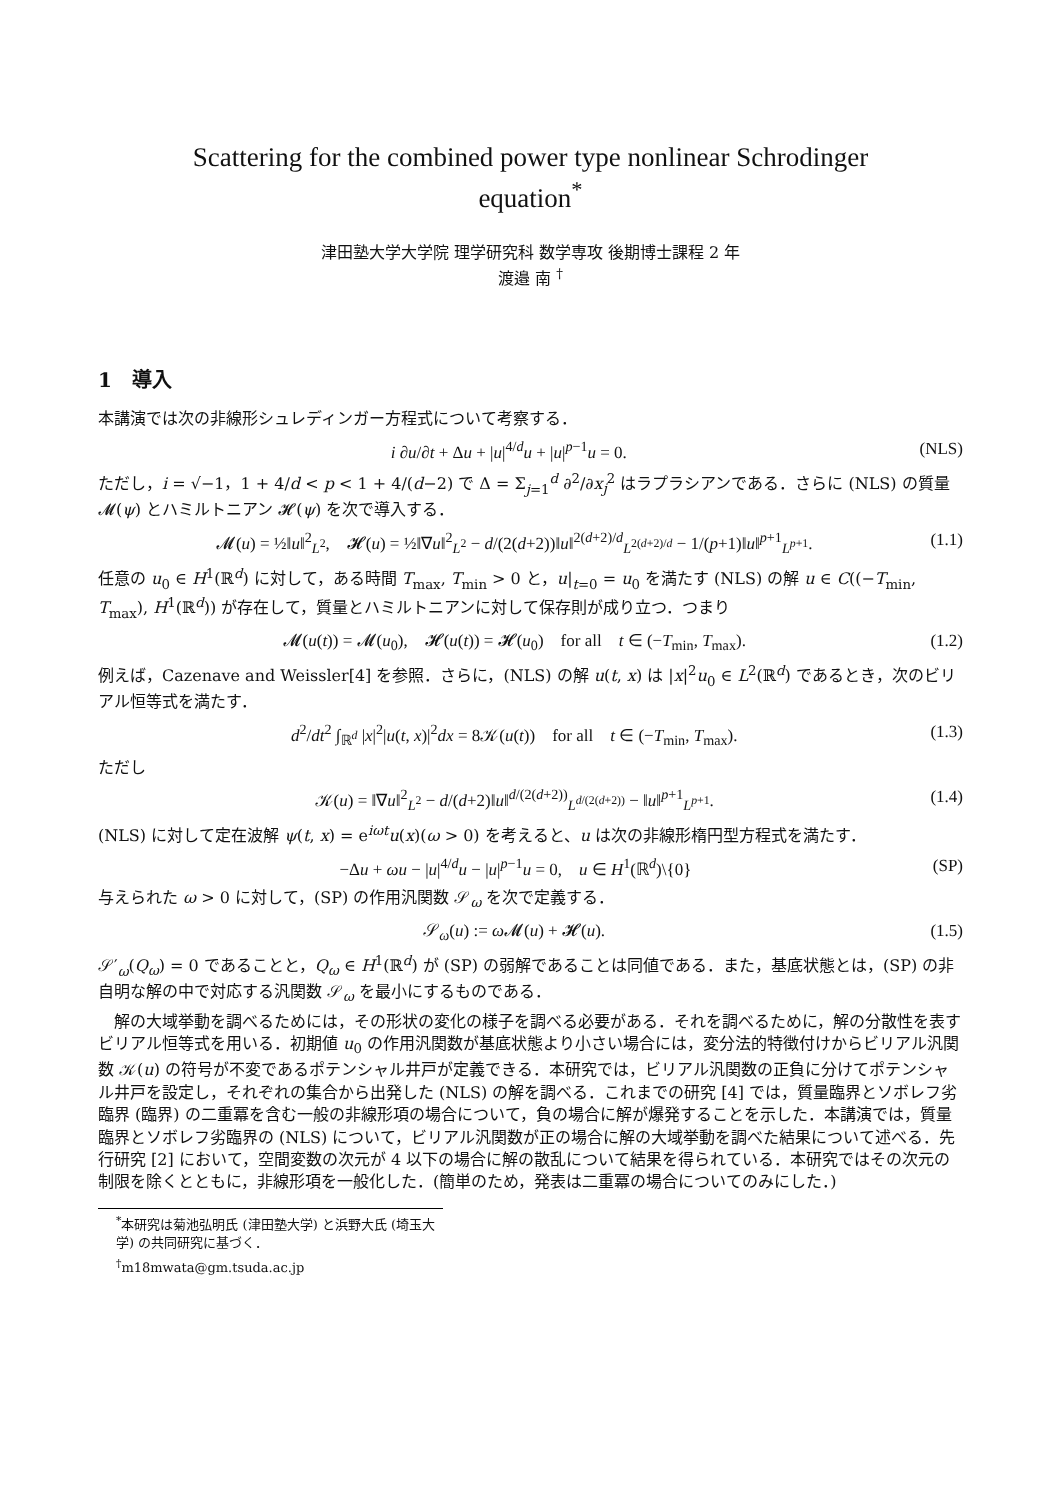Scattering for the combined power type nonlinear Schrodinger
equation<sup>*</sup>
津田塾大学大学院 理学研究科 数学専攻 後期博士課程 2 年
渡邉 南 <sup>†</sup>
1　導入
本講演では次の非線形シュレディンガー方程式について考察する．
i ∂u/∂t + Δu + |u|<sup>4/d</sup>u + |u|<sup>p−1</sup>u = 0. (NLS)
ただし，i = √−1，1 + 4/d < p < 1 + 4/(d−2) で Δ = Σ<sub>j=1</sub><sup>d</sup> ∂<sup>2</sup>/∂x<sub>j</sub><sup>2</sup> はラプラシアンである．さらに (NLS) の質量 𝓜(ψ) とハミルトニアン 𝓗(ψ) を次で導入する．
𝓜(u) = ½‖u‖<sup>2</sup><sub>L<sup>2</sup></sub>,　𝓗(u) = ½‖∇u‖<sup>2</sup><sub>L<sup>2</sup></sub> − d/(2(d+2))‖u‖<sup>2(d+2)/d</sup><sub>L<sup>2(d+2)/d</sup></sub> − 1/(p+1)‖u‖<sup>p+1</sup><sub>L<sup>p+1</sup></sub>. (1.1)
任意の u<sub>0</sub> ∈ H<sup>1</sup>(ℝ<sup>d</sup>) に対して，ある時間 T<sub>max</sub>, T<sub>min</sub> > 0 と，u|<sub>t=0</sub> = u<sub>0</sub> を満たす (NLS) の解 u ∈ C((−T<sub>min</sub>, T<sub>max</sub>), H<sup>1</sup>(ℝ<sup>d</sup>)) が存在して，質量とハミルトニアンに対して保存則が成り立つ．つまり
𝓜(u(t)) = 𝓜(u<sub>0</sub>),　𝓗(u(t)) = 𝓗(u<sub>0</sub>)　for all　t ∈ (−T<sub>min</sub>, T<sub>max</sub>). (1.2)
例えば，Cazenave and Weissler[4] を参照．さらに，(NLS) の解 u(t, x) は |x|<sup>2</sup>u<sub>0</sub> ∈ L<sup>2</sup>(ℝ<sup>d</sup>) であるとき，次のビリアル恒等式を満たす．
d<sup>2</sup>/dt<sup>2</sup> ∫<sub>ℝ<sup>d</sup></sub> |x|<sup>2</sup>|u(t, x)|<sup>2</sup>dx = 8𝒦(u(t))　for all　t ∈ (−T<sub>min</sub>, T<sub>max</sub>). (1.3)
ただし
𝒦(u) = ‖∇u‖<sup>2</sup><sub>L<sup>2</sup></sub> − d/(d+2)‖u‖<sup>d/(2(d+2))</sup><sub>L<sup>d/(2(d+2))</sup></sub> − ‖u‖<sup>p+1</sup><sub>L<sup>p+1</sup></sub>. (1.4)
(NLS) に対して定在波解 ψ(t, x) = e<sup>iωt</sup>u(x)(ω > 0) を考えると、u は次の非線形楕円型方程式を満たす．
−Δu + ωu − |u|<sup>4/d</sup>u − |u|<sup>p−1</sup>u = 0,　u ∈ H<sup>1</sup>(ℝ<sup>d</sup>)\{0} (SP)
与えられた ω > 0 に対して，(SP) の作用汎関数 𝒮<sub>ω</sub> を次で定義する．
𝒮<sub>ω</sub>(u) := ω 𝓜(u) + 𝓗(u). (1.5)
𝒮′<sub>ω</sub>(Q<sub>ω</sub>) = 0 であることと，Q<sub>ω</sub> ∈ H<sup>1</sup>(ℝ<sup>d</sup>) が (SP) の弱解であることは同値である．また，基底状態とは，(SP) の非自明な解の中で対応する汎関数 𝒮<sub>ω</sub> を最小にするものである．
解の大域挙動を調べるためには，その形状の変化の様子を調べる必要がある．それを調べるために，解の分散性を表すビリアル恒等式を用いる．初期値 u<sub>0</sub> の作用汎関数が基底状態より小さい場合には，変分法的特徴付けからビリアル汎関数 𝒦(u) の符号が不変であるポテンシャル井戸が定義できる．本研究では，ビリアル汎関数の正負に分けてポテンシャル井戸を設定し，それぞれの集合から出発した (NLS) の解を調べる．これまでの研究 [4] では，質量臨界とソボレフ劣臨界 (臨界) の二重冪を含む一般の非線形項の場合について，負の場合に解が爆発することを示した．本講演では，質量臨界とソボレフ劣臨界の (NLS) について，ビリアル汎関数が正の場合に解の大域挙動を調べた結果について述べる．先行研究 [2] において，空間変数の次元が 4 以下の場合に解の散乱について結果を得られている．本研究ではその次元の制限を除くとともに，非線形項を一般化した．(簡単のため，発表は二重冪の場合についてのみにした．)
<sup>*</sup> 本研究は菊池弘明氏 (津田塾大学) と浜野大氏 (埼玉大学) の共同研究に基づく．
<sup>†</sup> m18mwata@gm.tsuda.ac.jp